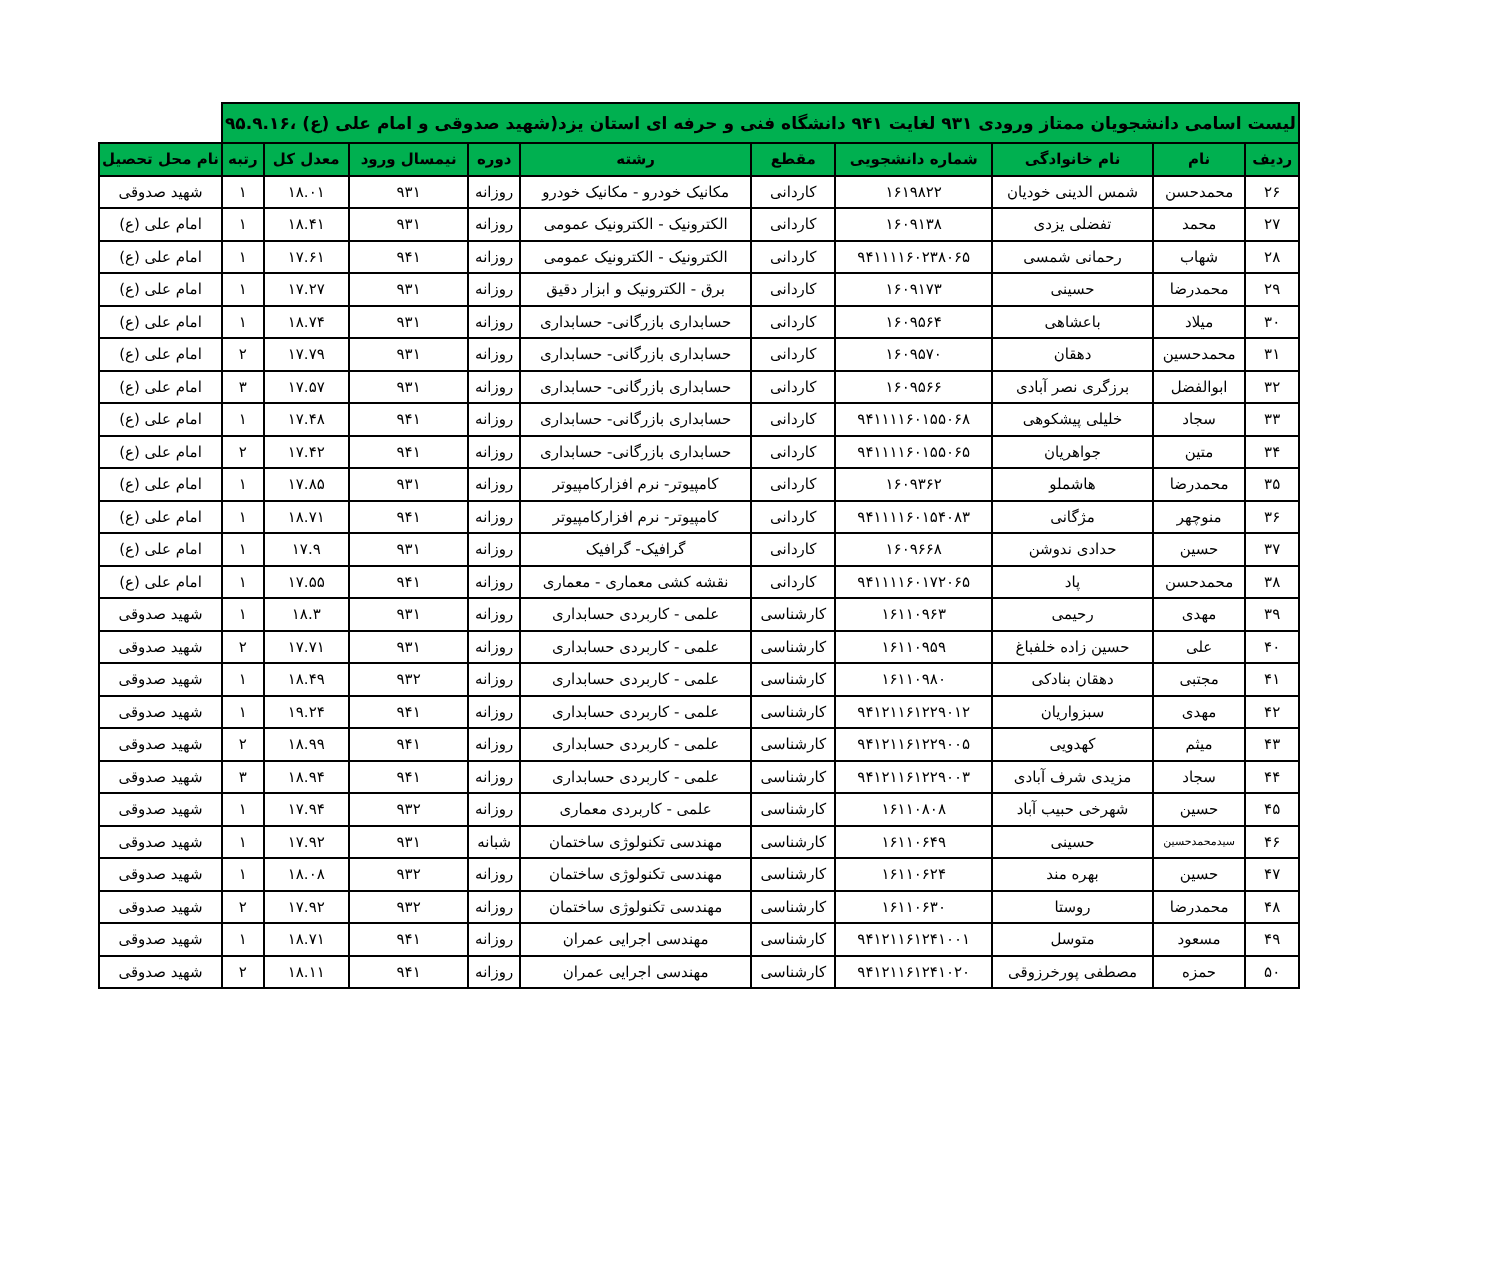| لیست اسامی دانشجویان ممتاز ورودی ۹۳۱ لغایت ۹۴۱ دانشگاه فنی و حرفه ای استان یزد(شهید صدوقی و امام علی (ع) ،۹۵.۹.۱۶ | | | | | | | | | | |
| --- | --- | --- | --- | --- | --- | --- | --- | --- | --- | --- |
| ردیف | نام | نام خانوادگی | شماره دانشجویی | مقطع | رشته | دوره | نیمسال ورود | معدل کل | رتبه | نام محل تحصیل |
| ۲۶ | محمدحسن | شمس الدینی خودیان | ۱۶۱۹۸۲۲ | کاردانی | مکانیک خودرو - مکانیک خودرو | روزانه | ۹۳۱ | ۱۸.۰۱ | ۱ | شهید صدوقی |
| ۲۷ | محمد | تفضلی یزدی | ۱۶۰۹۱۳۸ | کاردانی | الکترونیک - الکترونیک عمومی | روزانه | ۹۳۱ | ۱۸.۴۱ | ۱ | امام علی (ع) |
| ۲۸ | شهاب | رحمانی شمسی | ۹۴۱۱۱۱۶۰۲۳۸۰۶۵ | کاردانی | الکترونیک - الکترونیک عمومی | روزانه | ۹۴۱ | ۱۷.۶۱ | ۱ | امام علی (ع) |
| ۲۹ | محمدرضا | حسینی | ۱۶۰۹۱۷۳ | کاردانی | برق - الکترونیک و ابزار دقیق | روزانه | ۹۳۱ | ۱۷.۲۷ | ۱ | امام علی (ع) |
| ۳۰ | میلاد | باعشاهی | ۱۶۰۹۵۶۴ | کاردانی | حسابداری بازرگانی- حسابداری | روزانه | ۹۳۱ | ۱۸.۷۴ | ۱ | امام علی (ع) |
| ۳۱ | محمدحسین | دهقان | ۱۶۰۹۵۷۰ | کاردانی | حسابداری بازرگانی- حسابداری | روزانه | ۹۳۱ | ۱۷.۷۹ | ۲ | امام علی (ع) |
| ۳۲ | ابوالفضل | برزگری نصر آبادی | ۱۶۰۹۵۶۶ | کاردانی | حسابداری بازرگانی- حسابداری | روزانه | ۹۳۱ | ۱۷.۵۷ | ۳ | امام علی (ع) |
| ۳۳ | سجاد | خلیلی پیشکوهی | ۹۴۱۱۱۱۶۰۱۵۵۰۶۸ | کاردانی | حسابداری بازرگانی- حسابداری | روزانه | ۹۴۱ | ۱۷.۴۸ | ۱ | امام علی (ع) |
| ۳۴ | متین | جواهریان | ۹۴۱۱۱۱۶۰۱۵۵۰۶۵ | کاردانی | حسابداری بازرگانی- حسابداری | روزانه | ۹۴۱ | ۱۷.۴۲ | ۲ | امام علی (ع) |
| ۳۵ | محمدرضا | هاشملو | ۱۶۰۹۳۶۲ | کاردانی | کامپیوتر- نرم افزارکامپیوتر | روزانه | ۹۳۱ | ۱۷.۸۵ | ۱ | امام علی (ع) |
| ۳۶ | منوچهر | مژگانی | ۹۴۱۱۱۱۶۰۱۵۴۰۸۳ | کاردانی | کامپیوتر- نرم افزارکامپیوتر | روزانه | ۹۴۱ | ۱۸.۷۱ | ۱ | امام علی (ع) |
| ۳۷ | حسین | حدادی ندوشن | ۱۶۰۹۶۶۸ | کاردانی | گرافیک- گرافیک | روزانه | ۹۳۱ | ۱۷.۹ | ۱ | امام علی (ع) |
| ۳۸ | محمدحسن | پاد | ۹۴۱۱۱۱۶۰۱۷۲۰۶۵ | کاردانی | نقشه کشی معماری - معماری | روزانه | ۹۴۱ | ۱۷.۵۵ | ۱ | امام علی (ع) |
| ۳۹ | مهدی | رحیمی | ۱۶۱۱۰۹۶۳ | کارشناسی | علمی - کاربردی حسابداری | روزانه | ۹۳۱ | ۱۸.۳ | ۱ | شهید صدوقی |
| ۴۰ | علی | حسین زاده خلفباغ | ۱۶۱۱۰۹۵۹ | کارشناسی | علمی - کاربردی حسابداری | روزانه | ۹۳۱ | ۱۷.۷۱ | ۲ | شهید صدوقی |
| ۴۱ | مجتبی | دهقان بنادکی | ۱۶۱۱۰۹۸۰ | کارشناسی | علمی - کاربردی حسابداری | روزانه | ۹۳۲ | ۱۸.۴۹ | ۱ | شهید صدوقی |
| ۴۲ | مهدی | سبزواریان | ۹۴۱۲۱۱۶۱۲۲۹۰۱۲ | کارشناسی | علمی - کاربردی حسابداری | روزانه | ۹۴۱ | ۱۹.۲۴ | ۱ | شهید صدوقی |
| ۴۳ | میثم | کهدویی | ۹۴۱۲۱۱۶۱۲۲۹۰۰۵ | کارشناسی | علمی - کاربردی حسابداری | روزانه | ۹۴۱ | ۱۸.۹۹ | ۲ | شهید صدوقی |
| ۴۴ | سجاد | مزیدی شرف آبادی | ۹۴۱۲۱۱۶۱۲۲۹۰۰۳ | کارشناسی | علمی - کاربردی حسابداری | روزانه | ۹۴۱ | ۱۸.۹۴ | ۳ | شهید صدوقی |
| ۴۵ | حسین | شهرخی حبیب آباد | ۱۶۱۱۰۸۰۸ | کارشناسی | علمی - کاربردی معماری | روزانه | ۹۳۲ | ۱۷.۹۴ | ۱ | شهید صدوقی |
| ۴۶ | سیدمحمدحسین | حسینی | ۱۶۱۱۰۶۴۹ | کارشناسی | مهندسی تکنولوژی ساختمان | شبانه | ۹۳۱ | ۱۷.۹۲ | ۱ | شهید صدوقی |
| ۴۷ | حسین | بهره مند | ۱۶۱۱۰۶۲۴ | کارشناسی | مهندسی تکنولوژی ساختمان | روزانه | ۹۳۲ | ۱۸.۰۸ | ۱ | شهید صدوقی |
| ۴۸ | محمدرضا | روستا | ۱۶۱۱۰۶۳۰ | کارشناسی | مهندسی تکنولوژی ساختمان | روزانه | ۹۳۲ | ۱۷.۹۲ | ۲ | شهید صدوقی |
| ۴۹ | مسعود | متوسل | ۹۴۱۲۱۱۶۱۲۴۱۰۰۱ | کارشناسی | مهندسی اجرایی عمران | روزانه | ۹۴۱ | ۱۸.۷۱ | ۱ | شهید صدوقی |
| ۵۰ | حمزه | مصطفی پورخرزوقی | ۹۴۱۲۱۱۶۱۲۴۱۰۲۰ | کارشناسی | مهندسی اجرایی عمران | روزانه | ۹۴۱ | ۱۸.۱۱ | ۲ | شهید صدوقی |